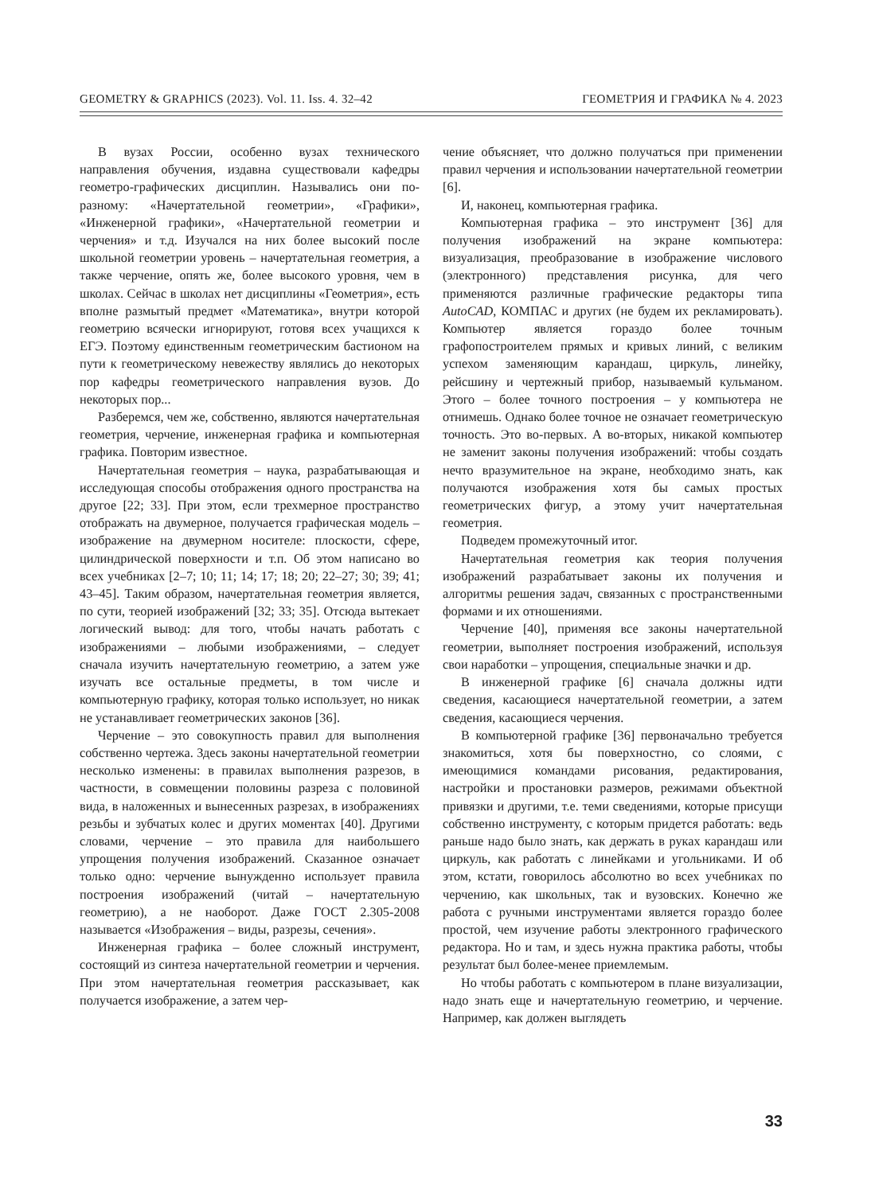GEOMETRY & GRAPHICS (2023). Vol. 11. Iss. 4. 32–42 ГЕОМЕТРИЯ И ГРАФИКА № 4. 2023
В вузах России, особенно вузах технического направления обучения, издавна существовали кафедры геометро-графических дисциплин. Назывались они по-разному: «Начертательной геометрии», «Графики», «Инженерной графики», «Начертательной геометрии и черчения» и т.д. Изучался на них более высокий после школьной геометрии уровень – начертательная геометрия, а также черчение, опять же, более высокого уровня, чем в школах. Сейчас в школах нет дисциплины «Геометрия», есть вполне размытый предмет «Математика», внутри которой геометрию всячески игнорируют, готовя всех учащихся к ЕГЭ. Поэтому единственным геометрическим бастионом на пути к геометрическому невежеству являлись до некоторых пор кафедры геометрического направления вузов. До некоторых пор...
Разберемся, чем же, собственно, являются начертательная геометрия, черчение, инженерная графика и компьютерная графика. Повторим известное.
Начертательная геометрия – наука, разрабатывающая и исследующая способы отображения одного пространства на другое [22; 33]. При этом, если трехмерное пространство отображать на двумерное, получается графическая модель – изображение на двумерном носителе: плоскости, сфере, цилиндрической поверхности и т.п. Об этом написано во всех учебниках [2–7; 10; 11; 14; 17; 18; 20; 22–27; 30; 39; 41; 43–45]. Таким образом, начертательная геометрия является, по сути, теорией изображений [32; 33; 35]. Отсюда вытекает логический вывод: для того, чтобы начать работать с изображениями – любыми изображениями, – следует сначала изучить начертательную геометрию, а затем уже изучать все остальные предметы, в том числе и компьютерную графику, которая только использует, но никак не устанавливает геометрических законов [36].
Черчение – это совокупность правил для выполнения собственно чертежа. Здесь законы начертательной геометрии несколько изменены: в правилах выполнения разрезов, в частности, в совмещении половины разреза с половиной вида, в наложенных и вынесенных разрезах, в изображениях резьбы и зубчатых колес и других моментах [40]. Другими словами, черчение – это правила для наибольшего упрощения получения изображений. Сказанное означает только одно: черчение вынужденно использует правила построения изображений (читай – начертательную геометрию), а не наоборот. Даже ГОСТ 2.305-2008 называется «Изображения – виды, разрезы, сечения».
Инженерная графика – более сложный инструмент, состоящий из синтеза начертательной геометрии и черчения. При этом начертательная геометрия рассказывает, как получается изображение, а затем чер-
чение объясняет, что должно получаться при применении правил черчения и использовании начертательной геометрии [6].
И, наконец, компьютерная графика.
Компьютерная графика – это инструмент [36] для получения изображений на экране компьютера: визуализация, преобразование в изображение числового (электронного) представления рисунка, для чего применяются различные графические редакторы типа AutoCAD, КОМПАС и других (не будем их рекламировать). Компьютер является гораздо более точным графопостроителем прямых и кривых линий, с великим успехом заменяющим карандаш, циркуль, линейку, рейсшину и чертежный прибор, называемый кульманом. Этого – более точного построения – у компьютера не отнимешь. Однако более точное не означает геометрическую точность. Это во-первых. А во-вторых, никакой компьютер не заменит законы получения изображений: чтобы создать нечто вразумительное на экране, необходимо знать, как получаются изображения хотя бы самых простых геометрических фигур, а этому учит начертательная геометрия.
Подведем промежуточный итог.
Начертательная геометрия как теория получения изображений разрабатывает законы их получения и алгоритмы решения задач, связанных с пространственными формами и их отношениями.
Черчение [40], применяя все законы начертательной геометрии, выполняет построения изображений, используя свои наработки – упрощения, специальные значки и др.
В инженерной графике [6] сначала должны идти сведения, касающиеся начертательной геометрии, а затем сведения, касающиеся черчения.
В компьютерной графике [36] первоначально требуется знакомиться, хотя бы поверхностно, со слоями, с имеющимися командами рисования, редактирования, настройки и простановки размеров, режимами объектной привязки и другими, т.е. теми сведениями, которые присущи собственно инструменту, с которым придется работать: ведь раньше надо было знать, как держать в руках карандаш или циркуль, как работать с линейками и угольниками. И об этом, кстати, говорилось абсолютно во всех учебниках по черчению, как школьных, так и вузовских. Конечно же работа с ручными инструментами является гораздо более простой, чем изучение работы электронного графического редактора. Но и там, и здесь нужна практика работы, чтобы результат был более-менее приемлемым.
Но чтобы работать с компьютером в плане визуализации, надо знать еще и начертательную геометрию, и черчение. Например, как должен выглядеть
33